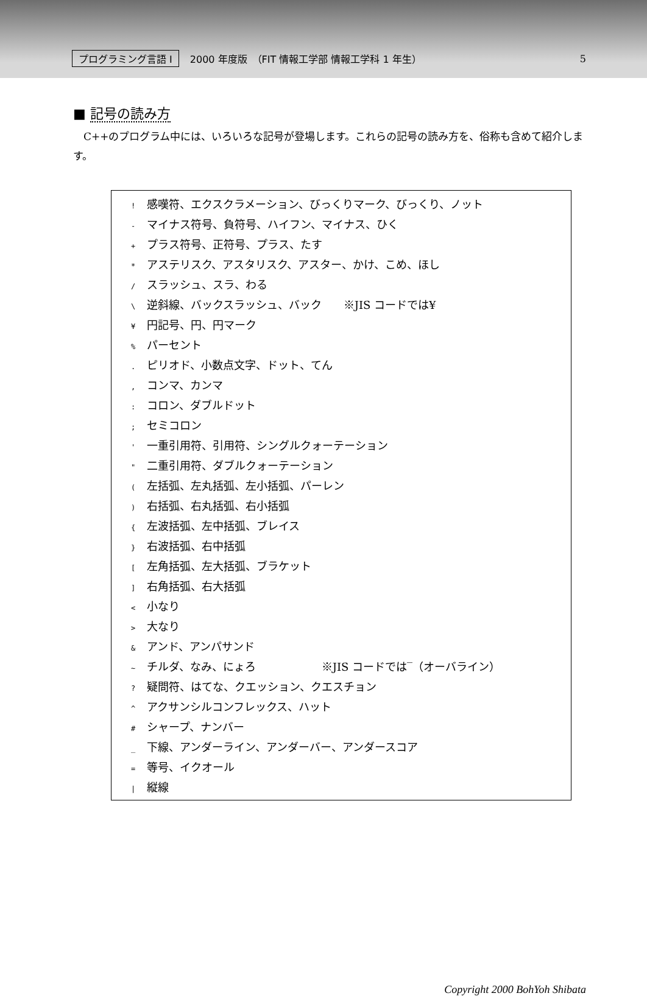プログラミング言語 I 2000 年度版　（FIT 情報工学部 情報工学科 1 年生） 5
■ 記号の読み方
　C++のプログラム中には、いろいろな記号が登場します。これらの記号の読み方を、俗称も含めて紹介します。
! 感嘆符、エクスクラメーション、びっくりマーク、びっくり、ノット
- マイナス符号、負符号、ハイフン、マイナス、ひく
+ プラス符号、正符号、プラス、たす
* アステリスク、アスタリスク、アスター、かけ、こめ、ほし
/ スラッシュ、スラ、わる
\ 逆斜線、バックスラッシュ、バック　　※JIS コードでは¥
¥ 円記号、円、円マーク
% パーセント
. ピリオド、小数点文字、ドット、てん
, コンマ、カンマ
: コロン、ダブルドット
; セミコロン
' 一重引用符、引用符、シングルクォーテーション
" 二重引用符、ダブルクォーテーション
( 左括弧、左丸括弧、左小括弧、パーレン
) 右括弧、右丸括弧、右小括弧
{ 左波括弧、左中括弧、ブレイス
} 右波括弧、右中括弧
[ 左角括弧、左大括弧、ブラケット
] 右角括弧、右大括弧
< 小なり
> 大なり
& アンド、アンパサンド
~ チルダ、なみ、にょろ　　　　　　※JIS コードでは‾（オーバライン）
? 疑問符、はてな、クエッション、クエスチョン
^ アクサンシルコンフレックス、ハット
# シャープ、ナンバー
_ 下線、アンダーライン、アンダーバー、アンダースコア
= 等号、イクオール
| 縦線
Copyright 2000 BohYoh Shibata